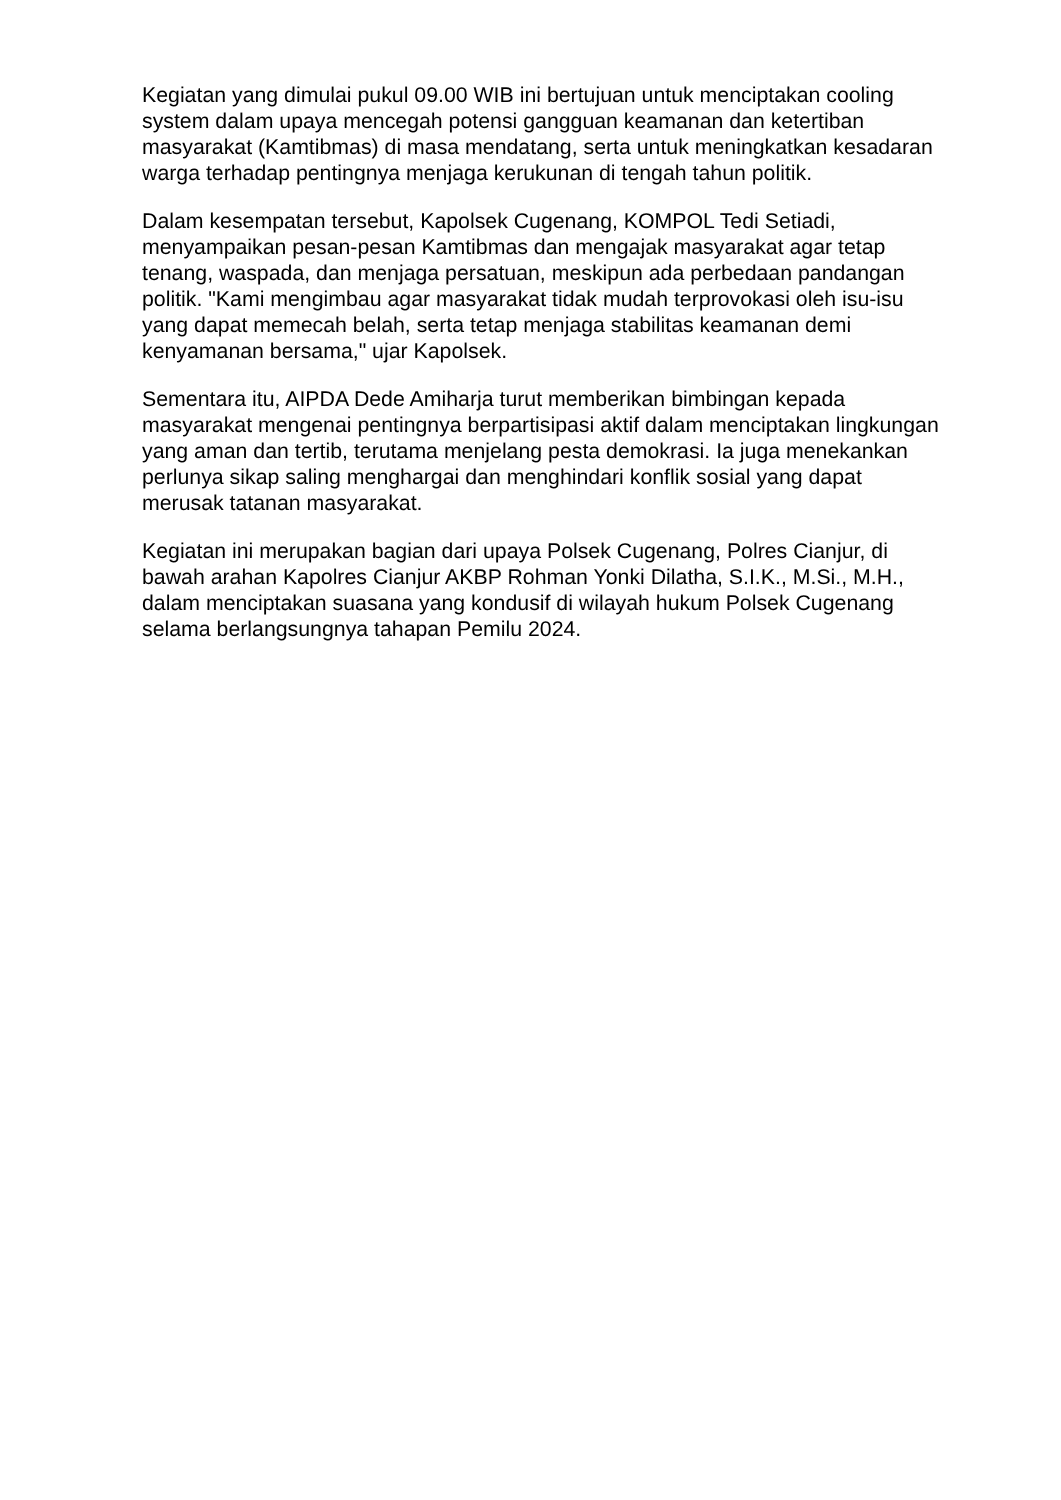Kegiatan yang dimulai pukul 09.00 WIB ini bertujuan untuk menciptakan cooling system dalam upaya mencegah potensi gangguan keamanan dan ketertiban masyarakat (Kamtibmas) di masa mendatang, serta untuk meningkatkan kesadaran warga terhadap pentingnya menjaga kerukunan di tengah tahun politik.
Dalam kesempatan tersebut, Kapolsek Cugenang, KOMPOL Tedi Setiadi, menyampaikan pesan-pesan Kamtibmas dan mengajak masyarakat agar tetap tenang, waspada, dan menjaga persatuan, meskipun ada perbedaan pandangan politik. "Kami mengimbau agar masyarakat tidak mudah terprovokasi oleh isu-isu yang dapat memecah belah, serta tetap menjaga stabilitas keamanan demi kenyamanan bersama," ujar Kapolsek.
Sementara itu, AIPDA Dede Amiharja turut memberikan bimbingan kepada masyarakat mengenai pentingnya berpartisipasi aktif dalam menciptakan lingkungan yang aman dan tertib, terutama menjelang pesta demokrasi. Ia juga menekankan perlunya sikap saling menghargai dan menghindari konflik sosial yang dapat merusak tatanan masyarakat.
Kegiatan ini merupakan bagian dari upaya Polsek Cugenang, Polres Cianjur, di bawah arahan Kapolres Cianjur AKBP Rohman Yonki Dilatha, S.I.K., M.Si., M.H., dalam menciptakan suasana yang kondusif di wilayah hukum Polsek Cugenang selama berlangsungnya tahapan Pemilu 2024.